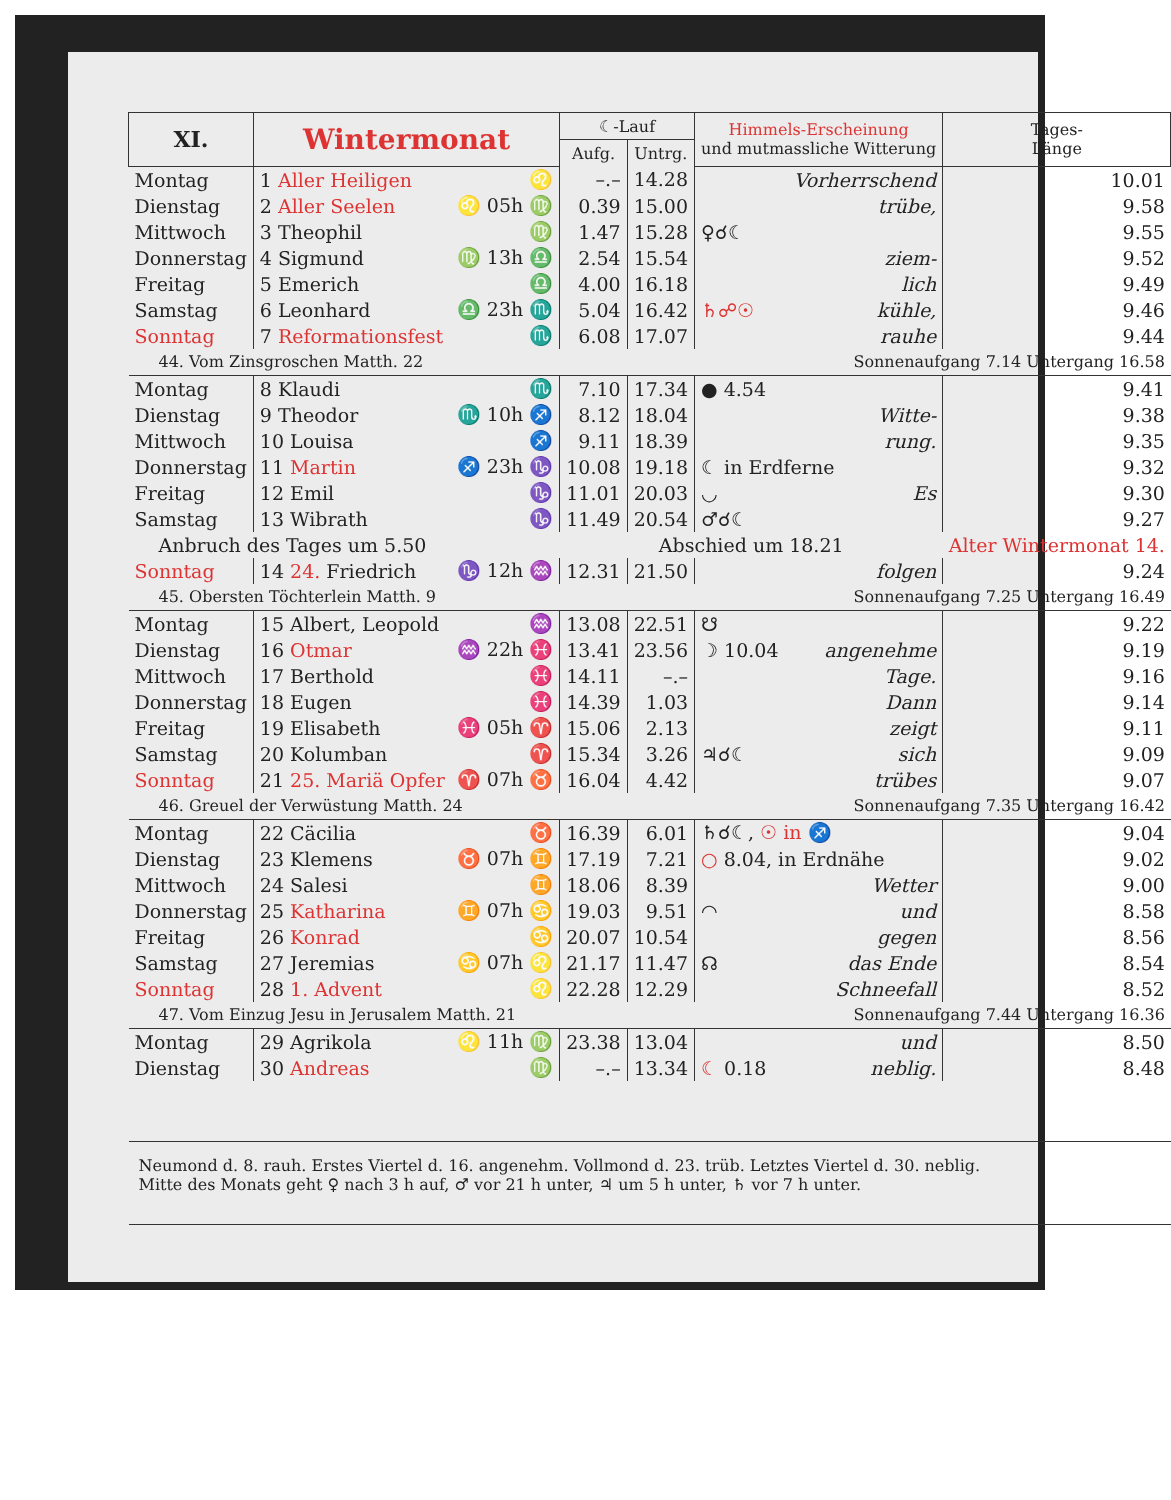| XI. | Wintermonat | | ☾-Lauf | | Himmels-Erscheinung und mutmassliche Witterung | Tages- Länge |
| --- | --- | --- | --- | --- | --- | --- |
| | | | Aufg. | Untrg. | | |
| Montag | 1 Aller Heiligen | ♌ | –.– | 14.28 | Vorherrschend | 10.01 |
| Dienstag | 2 Aller Seelen | ♌ 05h ♍ | 0.39 | 15.00 | trübe, | 9.58 |
| Mittwoch | 3 Theophil | ♍ | 1.47 | 15.28 | ♀☌☾ | 9.55 |
| Donnerstag | 4 Sigmund | ♍ 13h ♎ | 2.54 | 15.54 | ziem- | 9.52 |
| Freitag | 5 Emerich | ♎ | 4.00 | 16.18 | lich | 9.49 |
| Samstag | 6 Leonhard | ♎ 23h ♏ | 5.04 | 16.42 | ♄☍☉ kühle, | 9.46 |
| Sonntag | 7 Reformationsfest | ♏ | 6.08 | 17.07 | rauhe | 9.44 |
| 44. Vom Zinsgroschen Matth. 22 | | | | Sonnenaufgang 7.14 Untergang 16.58 | | |
| Montag | 8 Klaudi | ♏ | 7.10 | 17.34 | ● 4.54 | 9.41 |
| Dienstag | 9 Theodor | ♏ 10h ♐ | 8.12 | 18.04 | Witte- | 9.38 |
| Mittwoch | 10 Louisa | ♐ | 9.11 | 18.39 | rung. | 9.35 |
| Donnerstag | 11 Martin | ♐ 23h ♑ | 10.08 | 19.18 | ☾ in Erdferne | 9.32 |
| Freitag | 12 Emil | ♑ | 11.01 | 20.03 | ◡ Es | 9.30 |
| Samstag | 13 Wibrath | ♑ | 11.49 | 20.54 | ♂☌☾ | 9.27 |
| Anbruch des Tages um 5.50 | | | Abschied um 18.21 | | | Alter Wintermonat 14. |
| Sonntag | 14 24. Friedrich | ♑ 12h ♒ | 12.31 | 21.50 | folgen | 9.24 |
| 45. Obersten Töchterlein Matth. 9 | | | | Sonnenaufgang 7.25 Untergang 16.49 | | |
| Montag | 15 Albert, Leopold | ♒ | 13.08 | 22.51 | ☋ | 9.22 |
| Dienstag | 16 Otmar | ♒ 22h ♓ | 13.41 | 23.56 | ☽ 10.04 angenehme | 9.19 |
| Mittwoch | 17 Berthold | ♓ | 14.11 | –.– | Tage. | 9.16 |
| Donnerstag | 18 Eugen | ♓ | 14.39 | 1.03 | Dann | 9.14 |
| Freitag | 19 Elisabeth | ♓ 05h ♈ | 15.06 | 2.13 | zeigt | 9.11 |
| Samstag | 20 Kolumban | ♈ | 15.34 | 3.26 | ♃☌☾ sich | 9.09 |
| Sonntag | 21 25. Mariä Opfer | ♈ 07h ♉ | 16.04 | 4.42 | trübes | 9.07 |
| 46. Greuel der Verwüstung Matth. 24 | | | | Sonnenaufgang 7.35 Untergang 16.42 | | |
| Montag | 22 Cäcilia | ♉ | 16.39 | 6.01 | ♄☌☾, ☉ in ♐ | 9.04 |
| Dienstag | 23 Klemens | ♉ 07h ♊ | 17.19 | 7.21 | ○ 8.04, in Erdnähe | 9.02 |
| Mittwoch | 24 Salesi | ♊ | 18.06 | 8.39 | Wetter | 9.00 |
| Donnerstag | 25 Katharina | ♊ 07h ♋ | 19.03 | 9.51 | ◠ und | 8.58 |
| Freitag | 26 Konrad | ♋ | 20.07 | 10.54 | gegen | 8.56 |
| Samstag | 27 Jeremias | ♋ 07h ♌ | 21.17 | 11.47 | ☊ das Ende | 8.54 |
| Sonntag | 28 1. Advent | ♌ | 22.28 | 12.29 | Schneefall | 8.52 |
| 47. Vom Einzug Jesu in Jerusalem Matth. 21 | | | | Sonnenaufgang 7.44 Untergang 16.36 | | |
| Montag | 29 Agrikola | ♌ 11h ♍ | 23.38 | 13.04 | und | 8.50 |
| Dienstag | 30 Andreas | ♍ | –.– | 13.34 | ☾ 0.18 neblig. | 8.48 |
| Neumond d. 8. rauh. Erstes Viertel d. 16. angenehm. Vollmond d. 23. trüb. Letztes Viertel d. 30. neblig. Mitte des Monats geht ♀ nach 3 h auf, ♂ vor 21 h unter, ♃ um 5 h unter, ♄ vor 7 h unter. | | | | | | |